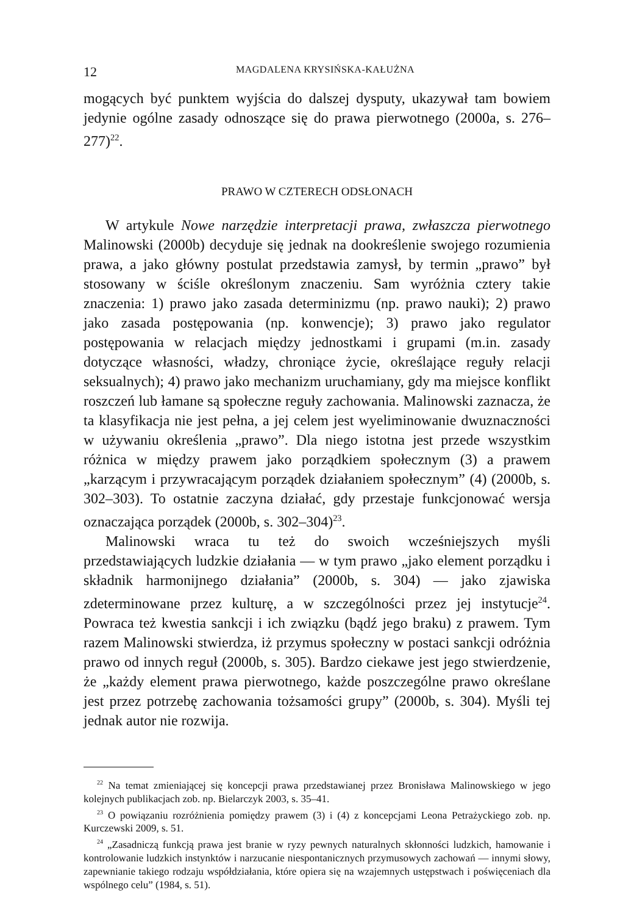12 MAGDALENA KRYSIŃSKA-KAŁUŻNA
mogących być punktem wyjścia do dalszej dysputy, ukazywał tam bowiem jedynie ogólne zasady odnoszące się do prawa pierwotnego (2000a, s. 276–277)<sup>22</sup>.
PRAWO W CZTERECH ODSŁONACH
W artykule Nowe narzędzie interpretacji prawa, zwłaszcza pierwotnego Malinowski (2000b) decyduje się jednak na dookreślenie swojego rozumienia prawa, a jako główny postulat przedstawia zamysł, by termin „prawo” był stosowany w ściśle określonym znaczeniu. Sam wyróżnia cztery takie znaczenia: 1) prawo jako zasada determinizmu (np. prawo nauki); 2) prawo jako zasada postępowania (np. konwencje); 3) prawo jako regulator postępowania w relacjach między jednostkami i grupami (m.in. zasady dotyczące własności, władzy, chroniące życie, określające reguły relacji seksualnych); 4) prawo jako mechanizm uruchamiany, gdy ma miejsce konflikt roszczeń lub łamane są społeczne reguły zachowania. Malinowski zaznacza, że ta klasyfikacja nie jest pełna, a jej celem jest wyeliminowanie dwuznaczności w używaniu określenia „prawo”. Dla niego istotna jest przede wszystkim różnica w między prawem jako porządkiem społecznym (3) a prawem „karzącym i przywracającym porządek działaniem społecznym” (4) (2000b, s. 302–303). To ostatnie zaczyna działać, gdy przestaje funkcjonować wersja oznaczająca porządek (2000b, s. 302–304)<sup>23</sup>.
Malinowski wraca tu też do swoich wcześniejszych myśli przedstawiających ludzkie działania — w tym prawo „jako element porządku i składnik harmonijnego działania” (2000b, s. 304) — jako zjawiska zdeterminowane przez kulturę, a w szczególności przez jej instytucje<sup>24</sup>. Powraca też kwestia sankcji i ich związku (bądź jego braku) z prawem. Tym razem Malinowski stwierdza, iż przymus społeczny w postaci sankcji odróżnia prawo od innych reguł (2000b, s. 305). Bardzo ciekawe jest jego stwierdzenie, że „każdy element prawa pierwotnego, każde poszczególne prawo określane jest przez potrzebę zachowania tożsamości grupy” (2000b, s. 304). Myśli tej jednak autor nie rozwija.
<sup>22</sup> Na temat zmieniającej się koncepcji prawa przedstawianej przez Bronisława Malinowskiego w jego kolejnych publikacjach zob. np. Bielarczyk 2003, s. 35–41.
<sup>23</sup> O powiązaniu rozróżnienia pomiędzy prawem (3) i (4) z koncepcjami Leona Petrażyckiego zob. np. Kurczewski 2009, s. 51.
<sup>24</sup> „Zasadniczą funkcją prawa jest branie w ryzy pewnych naturalnych skłonności ludzkich, hamowanie i kontrolowanie ludzkich instynktów i narzucanie niespontanicznych przymusowych zachowań — innymi słowy, zapewnianie takiego rodzaju współdziałania, które opiera się na wzajemnych ustępstwach i poświęceniach dla wspólnego celu” (1984, s. 51).